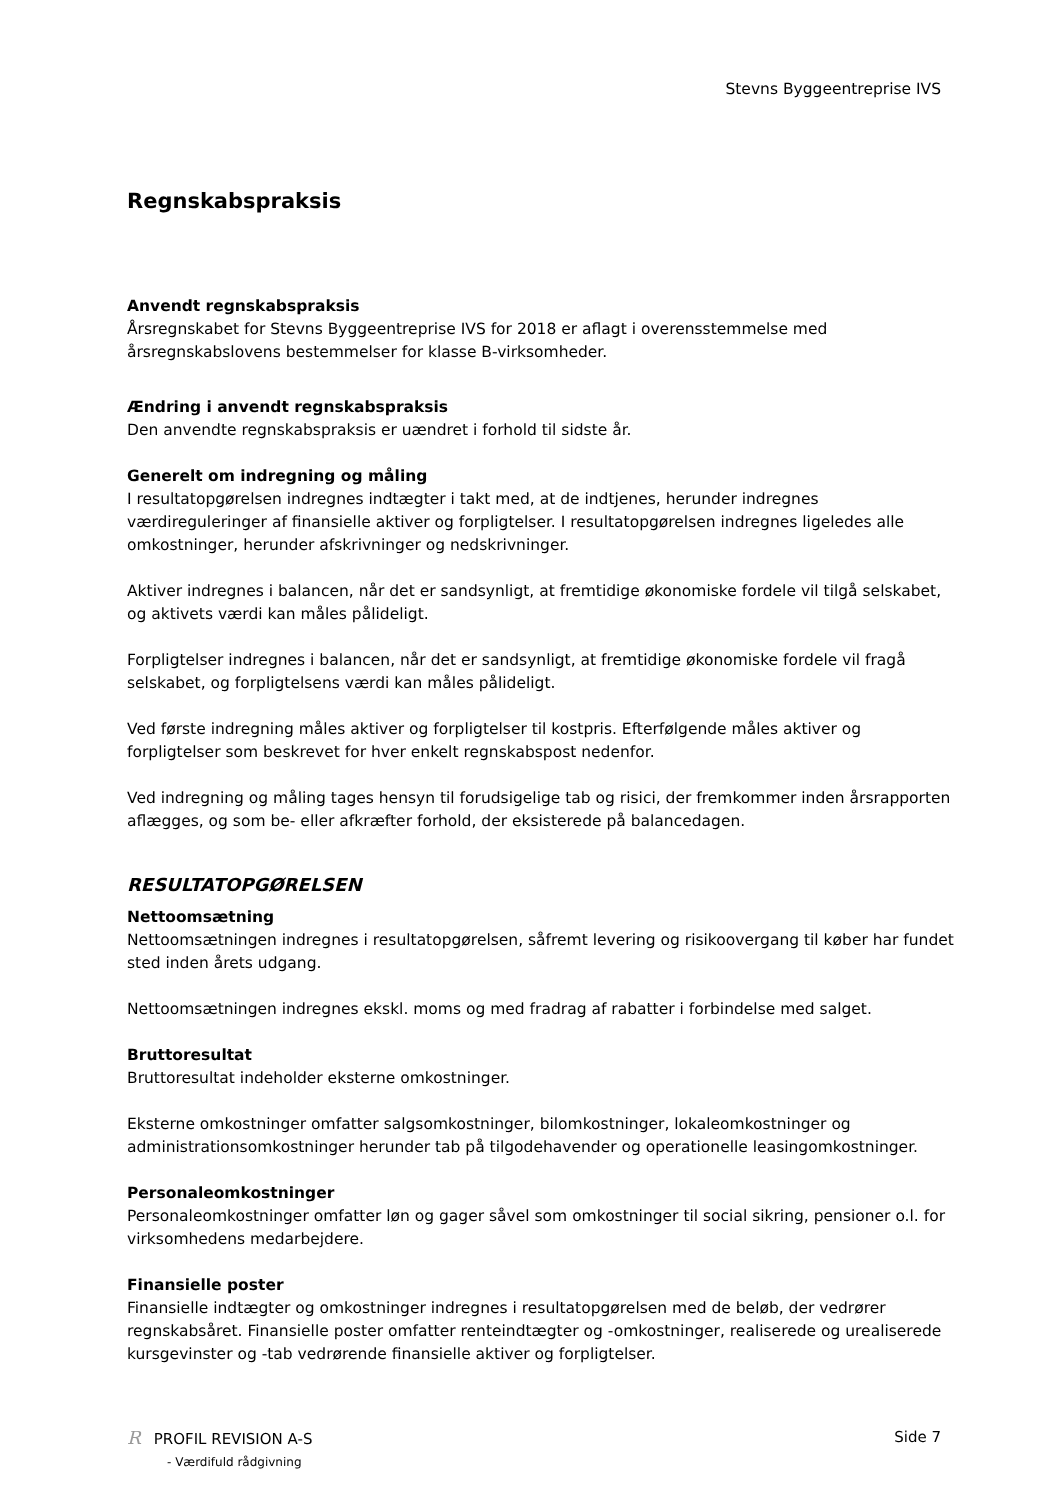Stevns Byggeentreprise IVS
Regnskabspraksis
Anvendt regnskabspraksis
Årsregnskabet for Stevns Byggeentreprise IVS for 2018 er aflagt i overensstemmelse med årsregnskabslovens bestemmelser for klasse B-virksomheder.
Ændring i anvendt regnskabspraksis
Den anvendte regnskabspraksis er uændret i forhold til sidste år.
Generelt om indregning og måling
I resultatopgørelsen indregnes indtægter i takt med, at de indtjenes, herunder indregnes værdireguleringer af finansielle aktiver og forpligtelser. I resultatopgørelsen indregnes ligeledes alle omkostninger, herunder afskrivninger og nedskrivninger.
Aktiver indregnes i balancen, når det er sandsynligt, at fremtidige økonomiske fordele vil tilgå selskabet, og aktivets værdi kan måles pålideligt.
Forpligtelser indregnes i balancen, når det er sandsynligt, at fremtidige økonomiske fordele vil fragå selskabet, og forpligtelsens værdi kan måles pålideligt.
Ved første indregning måles aktiver og forpligtelser til kostpris. Efterfølgende måles aktiver og forpligtelser som beskrevet for hver enkelt regnskabspost nedenfor.
Ved indregning og måling tages hensyn til forudsigelige tab og risici, der fremkommer inden årsrapporten aflægges, og som be- eller afkræfter forhold, der eksisterede på balancedagen.
RESULTATOPGØRELSEN
Nettoomsætning
Nettoomsætningen indregnes i resultatopgørelsen, såfremt levering og risikoovergang til køber har fundet sted inden årets udgang.
Nettoomsætningen indregnes ekskl. moms og med fradrag af rabatter i forbindelse med salget.
Bruttoresultat
Bruttoresultat indeholder eksterne omkostninger.
Eksterne omkostninger omfatter salgsomkostninger, bilomkostninger, lokaleomkostninger og administrationsomkostninger herunder tab på tilgodehavender og operationelle leasingomkostninger.
Personaleomkostninger
Personaleomkostninger omfatter løn og gager såvel som omkostninger til social sikring, pensioner o.l. for virksomhedens medarbejdere.
Finansielle poster
Finansielle indtægter og omkostninger indregnes i resultatopgørelsen med de beløb, der vedrører regnskabsåret. Finansielle poster omfatter renteindtægter og -omkostninger, realiserede og urealiserede kursgevinster og -tab vedrørende finansielle aktiver og forpligtelser.
R PROFIL REVISION A-S
- Værdifuld rådgivning
Side 7